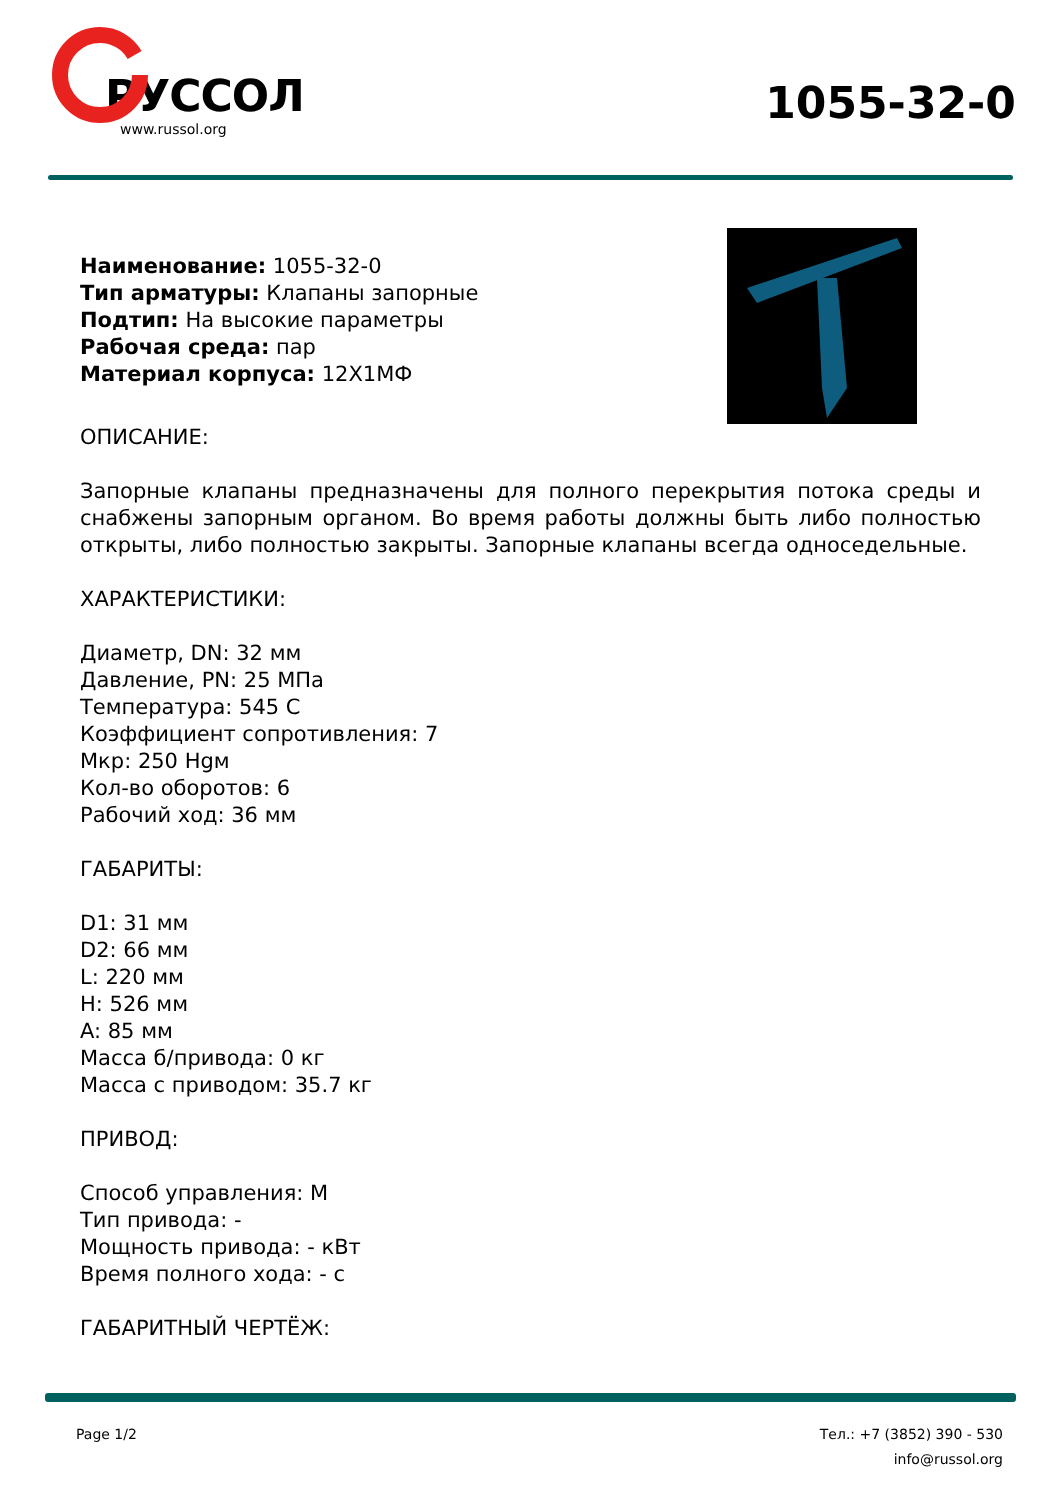РУССОЛ
www.russol.org
1055-32-0
Наименование: 1055-32-0
Тип арматуры: Клапаны запорные
Подтип: На высокие параметры
Рабочая среда: пар
Материал корпуса: 12Х1МФ
ОПИСАНИЕ:
Запорные клапаны предназначены для полного перекрытия потока среды и снабжены запорным органом. Во время работы должны быть либо полностью открыты, либо полностью закрыты. Запорные клапаны всегда односедельные.
ХАРАКТЕРИСТИКИ:
Диаметр, DN: 32 мм
Давление, PN: 25 МПа
Температура: 545 С
Коэффициент сопротивления: 7
Мкр: 250 Нgм
Кол-во оборотов: 6
Рабочий ход: 36 мм
ГАБАРИТЫ:
D1: 31 мм
D2: 66 мм
L: 220 мм
H: 526 мм
A: 85 мм
Масса б/привода: 0 кг
Масса с приводом: 35.7 кг
ПРИВОД:
Способ управления: М
Тип привода: -
Мощность привода: - кВт
Время полного хода: - с
ГАБАРИТНЫЙ ЧЕРТЁЖ:
Page 1/2 Тел.: +7 (3852) 390 - 530
info@russol.org